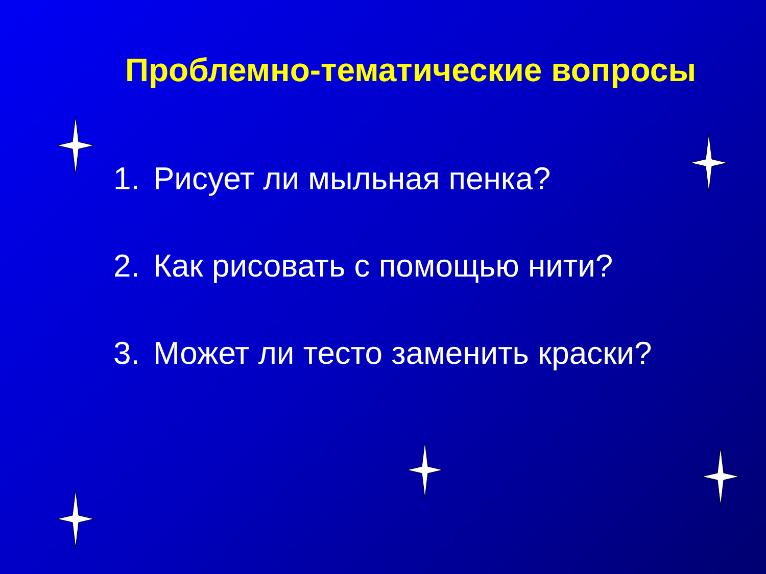Проблемно-тематические вопросы
1. Рисует ли мыльная пенка?
2. Как рисовать с помощью нити?
3. Может ли тесто заменить краски?